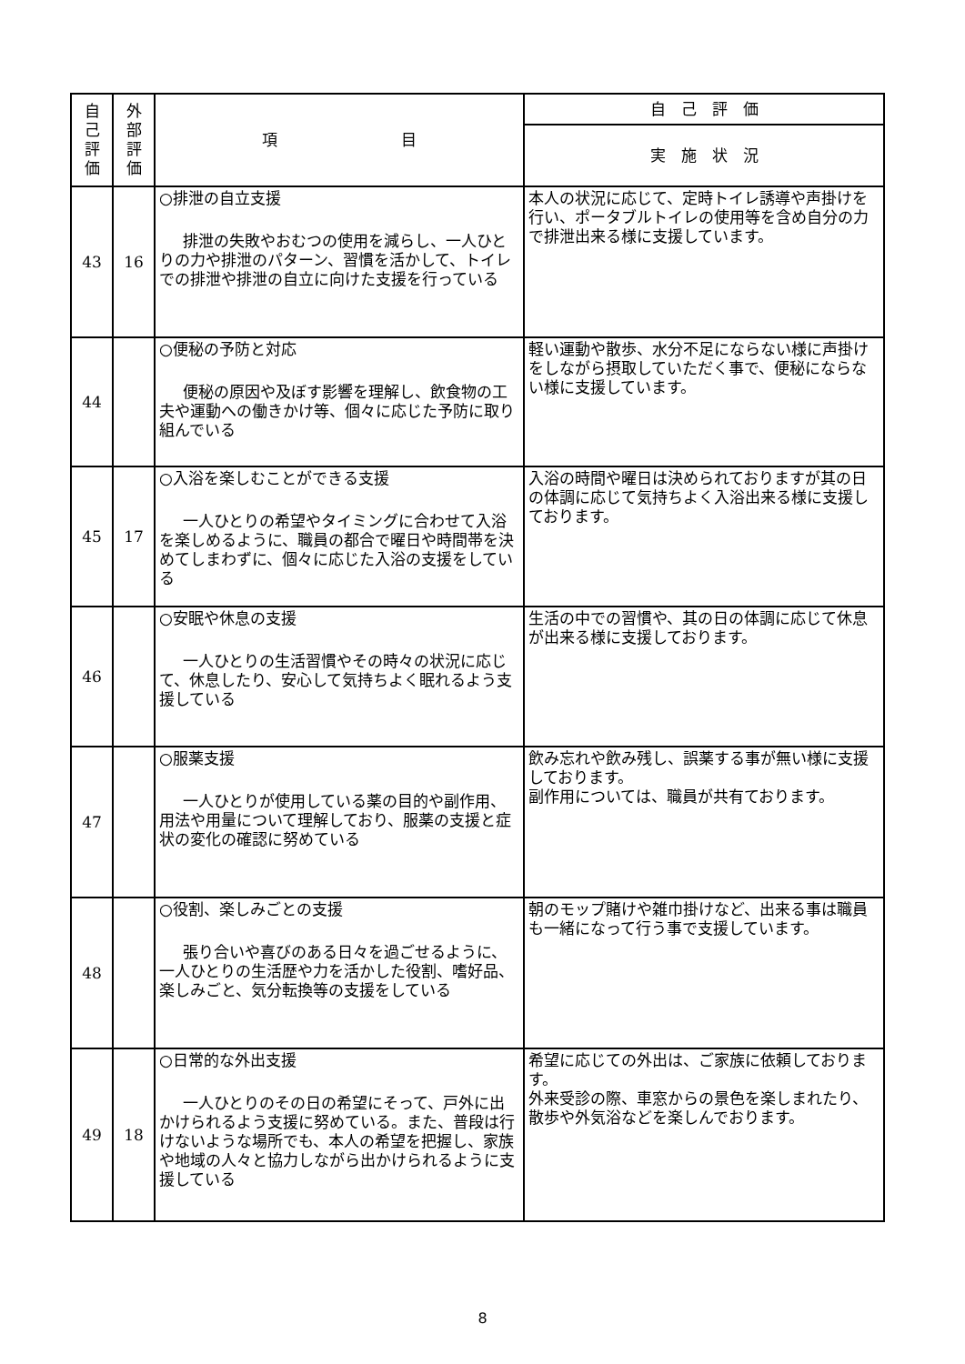| 自 己 評 価 | 外 部 評 価 | 項 目 | 自 己 評 価 |
| --- | --- | --- | --- |
| | | | 実 施 状 況 |
| 43 | 16 | ○排泄の自立支援 排泄の失敗やおむつの使用を減らし、一人ひとりの力や排泄のパターン、習慣を活かして、トイレでの排泄や排泄の自立に向けた支援を行っている | 本人の状況に応じて、定時トイレ誘導や声掛けを行い、ポータブルトイレの使用等を含め自分の力で排泄出来る様に支援しています。 |
| 44 | | ○便秘の予防と対応 便秘の原因や及ぼす影響を理解し、飲食物の工夫や運動への働きかけ等、個々に応じた予防に取り組んでいる | 軽い運動や散歩、水分不足にならない様に声掛けをしながら摂取していただく事で、便秘にならない様に支援しています。 |
| 45 | 17 | ○入浴を楽しむことができる支援 一人ひとりの希望やタイミングに合わせて入浴を楽しめるように、職員の都合で曜日や時間帯を決めてしまわずに、個々に応じた入浴の支援をしている | 入浴の時間や曜日は決められておりますが其の日の体調に応じて気持ちよく入浴出来る様に支援しております。 |
| 46 | | ○安眠や休息の支援 一人ひとりの生活習慣やその時々の状況に応じて、休息したり、安心して気持ちよく眠れるよう支援している | 生活の中での習慣や、其の日の体調に応じて休息が出来る様に支援しております。 |
| 47 | | ○服薬支援 一人ひとりが使用している薬の目的や副作用、用法や用量について理解しており、服薬の支援と症状の変化の確認に努めている | 飲み忘れや飲み残し、誤薬する事が無い様に支援しております。 副作用については、職員が共有ております。 |
| 48 | | ○役割、楽しみごとの支援 張り合いや喜びのある日々を過ごせるように、一人ひとりの生活歴や力を活かした役割、嗜好品、楽しみごと、気分転換等の支援をしている | 朝のモップ賭けや雑巾掛けなど、出来る事は職員も一緒になって行う事で支援しています。 |
| 49 | 18 | ○日常的な外出支援 一人ひとりのその日の希望にそって、戸外に出かけられるよう支援に努めている。また、普段は行けないような場所でも、本人の希望を把握し、家族や地域の人々と協力しながら出かけられるように支援している | 希望に応じての外出は、ご家族に依頼しております。 外来受診の際、車窓からの景色を楽しまれたり、散歩や外気浴などを楽しんでおります。 |
8